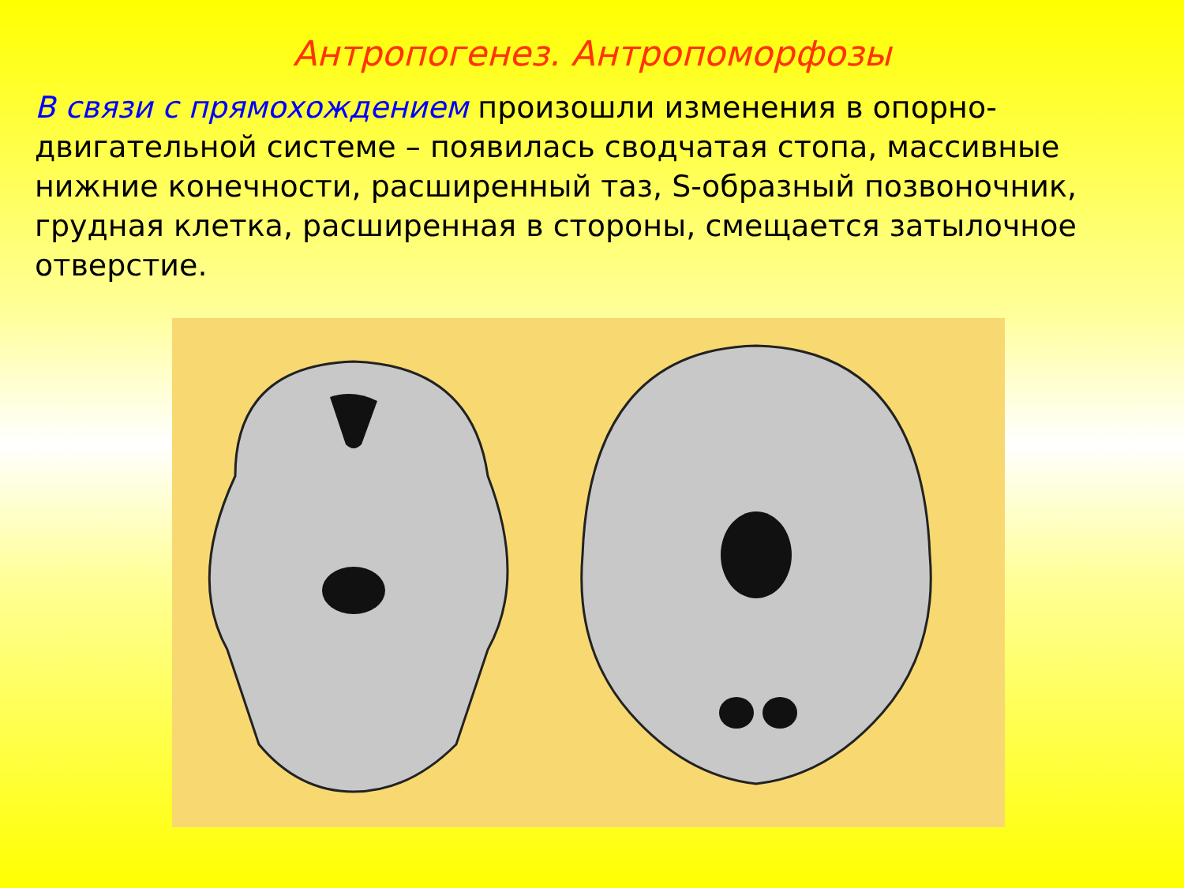Антропогенез. Антропоморфозы
В связи с прямохождением произошли изменения в опорно-двигательной системе – появилась сводчатая стопа, массивные нижние конечности, расширенный таз, S-образный позвоночник, грудная клетка, расширенная в стороны, смещается затылочное отверстие.